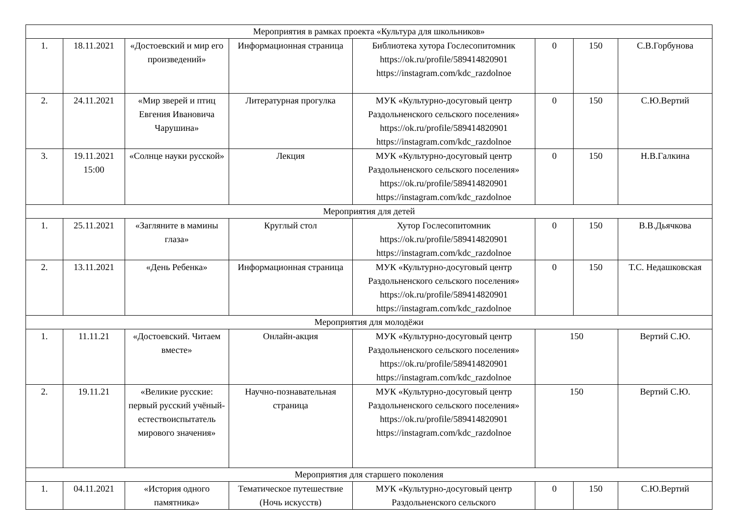| Мероприятия в рамках проекта «Культура для школьников» | | | | | | | |
| 1. | 18.11.2021 | «Достоевский и мир его произведений» | Информационная страница | Библиотека хутора Гослесопитомник https://ok.ru/profile/589414820901 https://instagram.com/kdc_razdolnoe | 0 | 150 | С.В.Горбунова |
| 2. | 24.11.2021 | «Мир зверей и птиц Евгения Ивановича Чарушина» | Литературная прогулка | МУК «Культурно-досуговый центр Раздольненского сельского поселения» https://ok.ru/profile/589414820901 https://instagram.com/kdc_razdolnoe | 0 | 150 | С.Ю.Вертий |
| 3. | 19.11.2021 15:00 | «Солнце науки русской» | Лекция | МУК «Культурно-досуговый центр Раздольненского сельского поселения» https://ok.ru/profile/589414820901 https://instagram.com/kdc_razdolnoe | 0 | 150 | Н.В.Галкина |
| Мероприятия для детей | | | | | | | |
| 1. | 25.11.2021 | «Загляните в мамины глаза» | Круглый стол | Хутор Гослесопитомник https://ok.ru/profile/589414820901 https://instagram.com/kdc_razdolnoe | 0 | 150 | В.В.Дьячкова |
| 2. | 13.11.2021 | «День Ребенка» | Информационная страница | МУК «Культурно-досуговый центр Раздольненского сельского поселения» https://ok.ru/profile/589414820901 https://instagram.com/kdc_razdolnoe | 0 | 150 | Т.С. Недашковская |
| Мероприятия для молодёжи | | | | | | | |
| 1. | 11.11.21 | «Достоевский. Читаем вместе» | Онлайн-акция | МУК «Культурно-досуговый центр Раздольненского сельского поселения» https://ok.ru/profile/589414820901 https://instagram.com/kdc_razdolnoe | 150 | | Вертий С.Ю. |
| 2. | 19.11.21 | «Великие русские: первый русский учёный-естествоиспытатель мирового значения» | Научно-познавательная страница | МУК «Культурно-досуговый центр Раздольненского сельского поселения» https://ok.ru/profile/589414820901 https://instagram.com/kdc_razdolnoe | 150 | | Вертий С.Ю. |
| Мероприятия для старшего поколения | | | | | | | |
| 1. | 04.11.2021 | «История одного памятника» | Тематическое путешествие (Ночь искусств) | МУК «Культурно-досуговый центр Раздольненского сельского | 0 | 150 | С.Ю.Вертий |